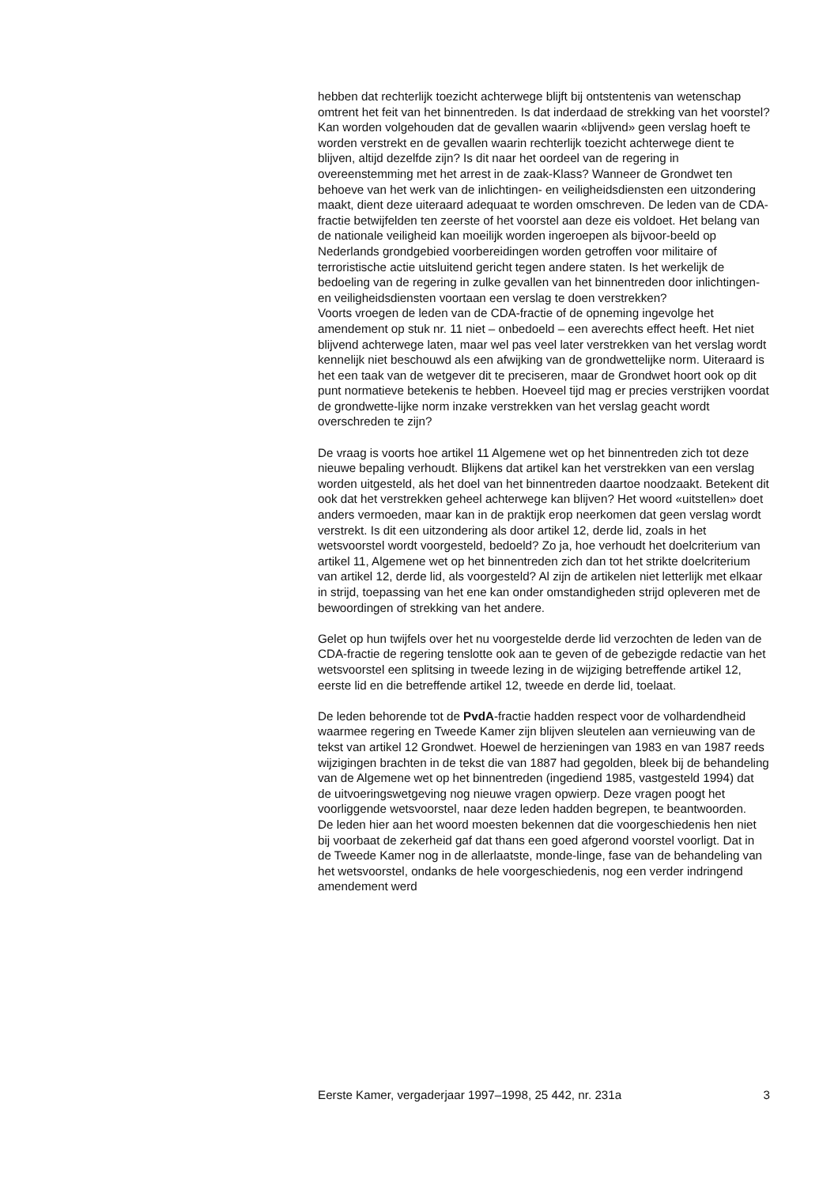hebben dat rechterlijk toezicht achterwege blijft bij ontstentenis van wetenschap omtrent het feit van het binnentreden. Is dat inderdaad de strekking van het voorstel? Kan worden volgehouden dat de gevallen waarin «blijvend» geen verslag hoeft te worden verstrekt en de gevallen waarin rechterlijk toezicht achterwege dient te blijven, altijd dezelfde zijn? Is dit naar het oordeel van de regering in overeenstemming met het arrest in de zaak-Klass? Wanneer de Grondwet ten behoeve van het werk van de inlichtingen- en veiligheidsdiensten een uitzondering maakt, dient deze uiteraard adequaat te worden omschreven. De leden van de CDA-fractie betwijfelden ten zeerste of het voorstel aan deze eis voldoet. Het belang van de nationale veiligheid kan moeilijk worden ingeroepen als bijvoor-beeld op Nederlands grondgebied voorbereidingen worden getroffen voor militaire of terroristische actie uitsluitend gericht tegen andere staten. Is het werkelijk de bedoeling van de regering in zulke gevallen van het binnentreden door inlichtingen- en veiligheidsdiensten voortaan een verslag te doen verstrekken?
Voorts vroegen de leden van de CDA-fractie of de opneming ingevolge het amendement op stuk nr. 11 niet – onbedoeld – een averechts effect heeft. Het niet blijvend achterwege laten, maar wel pas veel later verstrekken van het verslag wordt kennelijk niet beschouwd als een afwijking van de grondwettelijke norm. Uiteraard is het een taak van de wetgever dit te preciseren, maar de Grondwet hoort ook op dit punt normatieve betekenis te hebben. Hoeveel tijd mag er precies verstrijken voordat de grondwette-lijke norm inzake verstrekken van het verslag geacht wordt overschreden te zijn?
De vraag is voorts hoe artikel 11 Algemene wet op het binnentreden zich tot deze nieuwe bepaling verhoudt. Blijkens dat artikel kan het verstrekken van een verslag worden uitgesteld, als het doel van het binnentreden daartoe noodzaakt. Betekent dit ook dat het verstrekken geheel achterwege kan blijven? Het woord «uitstellen» doet anders vermoeden, maar kan in de praktijk erop neerkomen dat geen verslag wordt verstrekt. Is dit een uitzondering als door artikel 12, derde lid, zoals in het wetsvoorstel wordt voorgesteld, bedoeld? Zo ja, hoe verhoudt het doelcriterium van artikel 11, Algemene wet op het binnentreden zich dan tot het strikte doelcriterium van artikel 12, derde lid, als voorgesteld? Al zijn de artikelen niet letterlijk met elkaar in strijd, toepassing van het ene kan onder omstandigheden strijd opleveren met de bewoordingen of strekking van het andere.
Gelet op hun twijfels over het nu voorgestelde derde lid verzochten de leden van de CDA-fractie de regering tenslotte ook aan te geven of de gebezigde redactie van het wetsvoorstel een splitsing in tweede lezing in de wijziging betreffende artikel 12, eerste lid en die betreffende artikel 12, tweede en derde lid, toelaat.
De leden behorende tot de PvdA-fractie hadden respect voor de volhardendheid waarmee regering en Tweede Kamer zijn blijven sleutelen aan vernieuwing van de tekst van artikel 12 Grondwet. Hoewel de herzieningen van 1983 en van 1987 reeds wijzigingen brachten in de tekst die van 1887 had gegolden, bleek bij de behandeling van de Algemene wet op het binnentreden (ingediend 1985, vastgesteld 1994) dat de uitvoeringswetgeving nog nieuwe vragen opwierp. Deze vragen poogt het voorliggende wetsvoorstel, naar deze leden hadden begrepen, te beantwoorden.
De leden hier aan het woord moesten bekennen dat die voorgeschiedenis hen niet bij voorbaat de zekerheid gaf dat thans een goed afgerond voorstel voorligt. Dat in de Tweede Kamer nog in de allerlaatste, monde-linge, fase van de behandeling van het wetsvoorstel, ondanks de hele voorgeschiedenis, nog een verder indringend amendement werd
Eerste Kamer, vergaderjaar 1997–1998, 25 442, nr. 231a 3